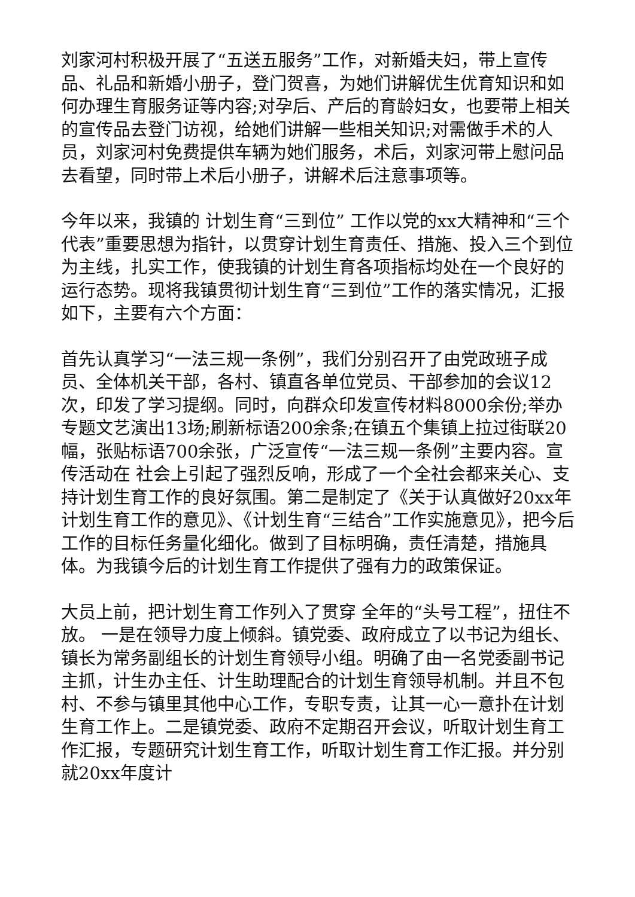刘家河村积极开展了“五送五服务”工作，对新婚夫妇，带上宣传品、礼品和新婚小册子，登门贺喜，为她们讲解优生优育知识和如何办理生育服务证等内容;对孕后、产后的育龄妇女，也要带上相关的宣传品去登门访视，给她们讲解一些相关知识;对需做手术的人员，刘家河村免费提供车辆为她们服务，术后，刘家河带上慰问品去看望，同时带上术后小册子，讲解术后注意事项等。
今年以来，我镇的 计划生育“三到位” 工作以党的xx大精神和“三个代表”重要思想为指针，以贯穿计划生育责任、措施、投入三个到位为主线，扎实工作，使我镇的计划生育各项指标均处在一个良好的运行态势。现将我镇贯彻计划生育“三到位”工作的落实情况，汇报如下，主要有六个方面：
首先认真学习“一法三规一条例”，我们分别召开了由党政班子成员、全体机关干部，各村、镇直各单位党员、干部参加的会议12次，印发了学习提纲。同时，向群众印发宣传材料8000余份;举办 专题文艺演出13场;刷新标语200余条;在镇五个集镇上拉过街联20幅，张贴标语700余张，广泛宣传“一法三规一条例”主要内容。宣传活动在 社会上引起了强烈反响，形成了一个全社会都来关心、支持计划生育工作的良好氛围。第二是制定了《关于认真做好20xx年计划生育工作的意见》、《计划生育“三结合”工作实施意见》，把今后工作的目标任务量化细化。做到了目标明确，责任清楚，措施具体。为我镇今后的计划生育工作提供了强有力的政策保证。
大员上前，把计划生育工作列入了贯穿 全年的“头号工程”，扭住不放。 一是在领导力度上倾斜。镇党委、政府成立了以书记为组长、镇长为常务副组长的计划生育领导小组。明确了由一名党委副书记主抓，计生办主任、计生助理配合的计划生育领导机制。并且不包村、不参与镇里其他中心工作，专职专责，让其一心一意扑在计划生育工作上。二是镇党委、政府不定期召开会议，听取计划生育工作汇报，专题研究计划生育工作，听取计划生育工作汇报。并分别就20xx年度计